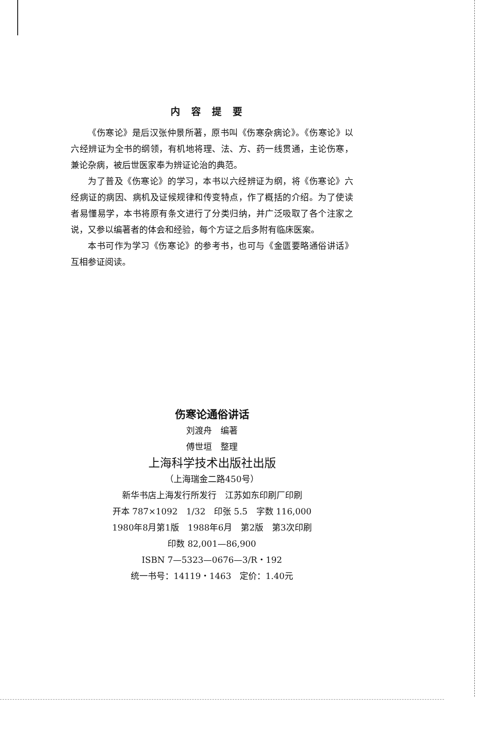内容提要
《伤寒论》是后汉张仲景所著，原书叫《伤寒杂病论》。《伤寒论》以六经辨证为全书的纲领，有机地将理、法、方、药一线贯通，主论伤寒，兼论杂病，被后世医家奉为辨证论治的典范。
为了普及《伤寒论》的学习，本书以六经辨证为纲，将《伤寒论》六经病证的病因、病机及证候规律和传变特点，作了概括的介绍。为了使读者易懂易学，本书将原有条文进行了分类归纳，并广泛吸取了各个注家之说，又参以编著者的体会和经验，每个方证之后多附有临床医案。
本书可作为学习《伤寒论》的参考书，也可与《金匮要略通俗讲话》互相参证阅读。
伤寒论通俗讲话
刘渡舟　编著
傅世垣　整理
上海科学技术出版社出版
（上海瑞金二路450号）
新华书店上海发行所发行　江苏如东印刷厂印刷
开本 787×1092　1/32　印张 5.5　字数 116,000
1980年8月第1版　1988年6月　第2版　第3次印刷
印数 82,001—86,900
ISBN 7—5323—0676—3/R・192
统一书号：14119・1463　定价：1.40元